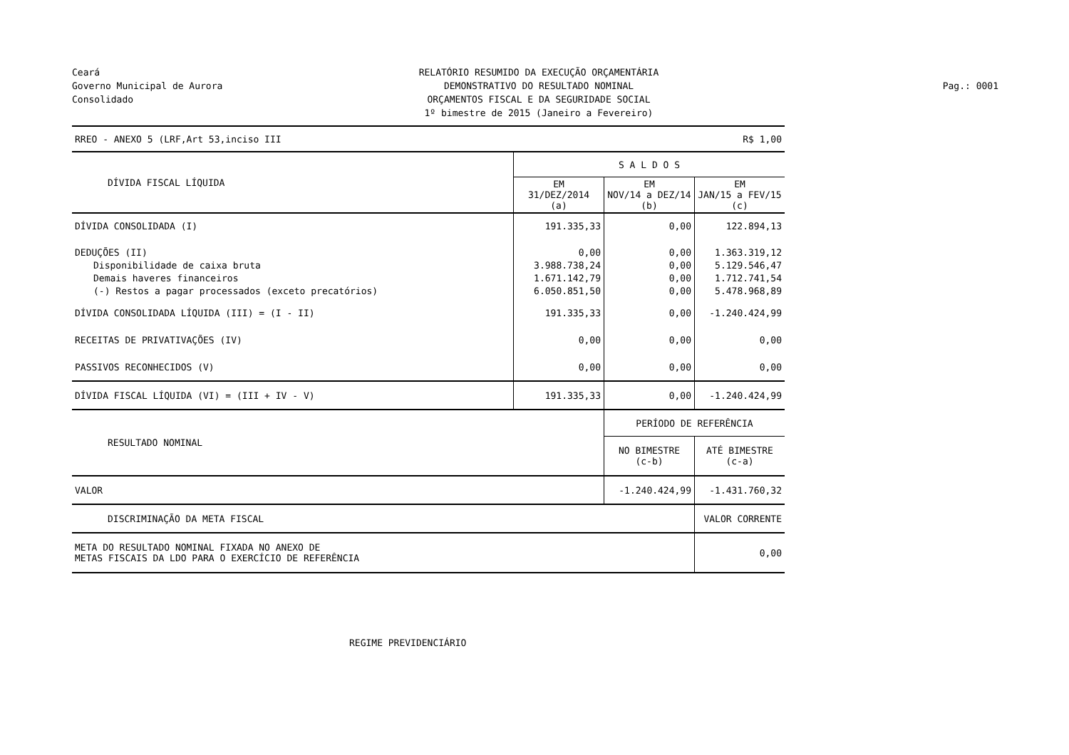Ceará
Governo Municipal de Aurora
Consolidado
RELATÓRIO RESUMIDO DA EXECUÇÃO ORÇAMENTÁRIA
DEMONSTRATIVO DO RESULTADO NOMINAL
ORÇAMENTOS FISCAL E DA SEGURIDADE SOCIAL
1º bimestre de 2015 (Janeiro a Fevereiro)
Pag.: 0001
| RREO - ANEXO 5 (LRF,Art 53,inciso III | R$ 1,00 | | |
| DÍVIDA FISCAL LÍQUIDA | S A L D O S | | |
| | EM 31/DEZ/2014 (a) | EM NOV/14 a DEZ/14 (b) | EM JAN/15 a FEV/15 (c) |
| DÍVIDA CONSOLIDADA (I) | 191.335,33 | 0,00 | 122.894,13 |
| DEDUÇÕES (II) Disponibilidade de caixa bruta Demais haveres financeiros (-) Restos a pagar processados (exceto precatórios) | 0,00 3.988.738,24 1.671.142,79 6.050.851,50 | 0,00 0,00 0,00 0,00 | 1.363.319,12 5.129.546,47 1.712.741,54 5.478.968,89 |
| DÍVIDA CONSOLIDADA LÍQUIDA (III) = (I - II) | 191.335,33 | 0,00 | -1.240.424,99 |
| RECEITAS DE PRIVATIVAÇÕES (IV) | 0,00 | 0,00 | 0,00 |
| PASSIVOS RECONHECIDOS (V) | 0,00 | 0,00 | 0,00 |
| DÍVIDA FISCAL LÍQUIDA (VI) = (III + IV - V) | 191.335,33 | 0,00 | -1.240.424,99 |
| RESULTADO NOMINAL | | PERÍODO DE REFERÊNCIA | |
| | | NO BIMESTRE (c-b) | ATÉ BIMESTRE (c-a) |
| VALOR | | -1.240.424,99 | -1.431.760,32 |
| DISCRIMINAÇÃO DA META FISCAL | | | VALOR CORRENTE |
| META DO RESULTADO NOMINAL FIXADA NO ANEXO DE METAS FISCAIS DA LDO PARA O EXERCÍCIO DE REFERÊNCIA | | | 0,00 |
REGIME PREVIDENCIÁRIO